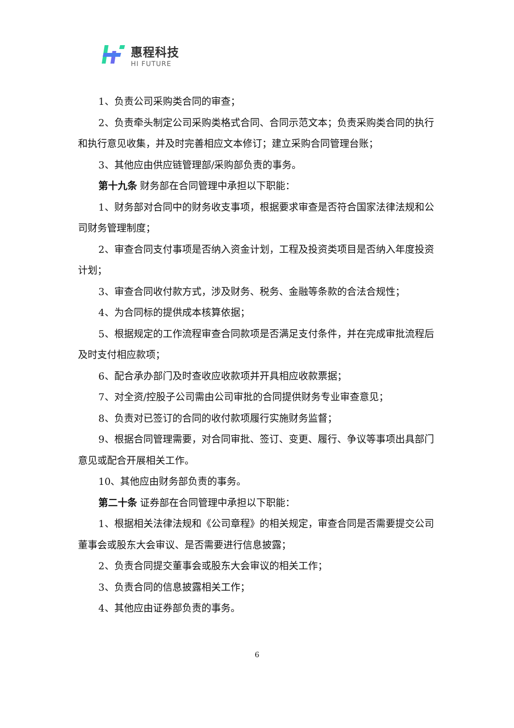惠程科技
HI FUTURE
1、负责公司采购类合同的审查；
2、负责牵头制定公司采购类格式合同、合同示范文本；负责采购类合同的执行和执行意见收集，并及时完善相应文本修订；建立采购合同管理台账；
3、其他应由供应链管理部/采购部负责的事务。
第十九条 财务部在合同管理中承担以下职能：
1、财务部对合同中的财务收支事项，根据要求审查是否符合国家法律法规和公司财务管理制度；
2、审查合同支付事项是否纳入资金计划，工程及投资类项目是否纳入年度投资计划；
3、审查合同收付款方式，涉及财务、税务、金融等条款的合法合规性；
4、为合同标的提供成本核算依据；
5、根据规定的工作流程审查合同款项是否满足支付条件，并在完成审批流程后及时支付相应款项；
6、配合承办部门及时查收应收款项并开具相应收款票据；
7、对全资/控股子公司需由公司审批的合同提供财务专业审查意见；
8、负责对已签订的合同的收付款项履行实施财务监督；
9、根据合同管理需要，对合同审批、签订、变更、履行、争议等事项出具部门意见或配合开展相关工作。
10、其他应由财务部负责的事务。
第二十条 证券部在合同管理中承担以下职能：
1、根据相关法律法规和《公司章程》的相关规定，审查合同是否需要提交公司董事会或股东大会审议、是否需要进行信息披露；
2、负责合同提交董事会或股东大会审议的相关工作；
3、负责合同的信息披露相关工作；
4、其他应由证券部负责的事务。
6